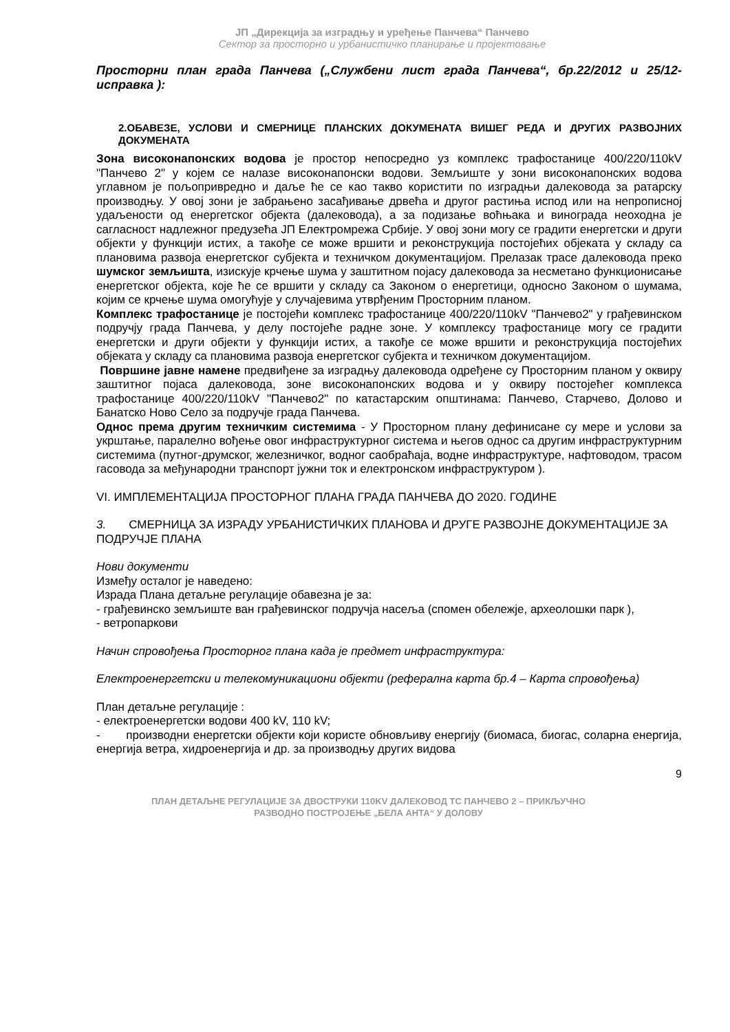ЈП „Дирекција за изградњу и уређење Панчева“ Панчево
Сектор за просторно и урбанистичко планирање и пројектовање
Просторни план града Панчева („Службени лист града Панчева“, бр.22/2012 и 25/12-исправка ):
2.ОБАВЕЗЕ, УСЛОВИ И СМЕРНИЦЕ ПЛАНСКИХ ДОКУМЕНАТА ВИШЕГ РЕДА И ДРУГИХ РАЗВОЈНИХ ДОКУМЕНАТА
Зона високонапонских водова је простор непосредно уз комплекс трафостанице 400/220/110kV "Панчево 2" у којем се налазе високонапонски водови. Земљиште у зони високонапонских водова углавном је пољопривредно и даље ће се као такво користити по изградњи далековода за ратарску производњу. У овој зони је забрањено засађивање дрвећа и другог растиња испод или на непрописној удаљености од енергетског објекта (далековода), а за подизање воћњака и винограда неоходна је сагласност надлежног предузећа ЈП Електромрежа Србије. У овој зони могу се градити енергетски и други објекти у функцији истих, а такође се може вршити и реконструкција постојећих објеката у складу са плановима развоја енергетског субјекта и техничком документацијом. Прелазак трасе далековода преко шумског земљишта, изискује крчење шума у заштитном појасу далековода за несметано функционисање енергетског објекта, које ће се вршити у складу са Законом о енергетици, односно Законом о шумама, којим се крчење шума омогућује у случајевима утврђеним Просторним планом.
Комплекс трафостанице је постојећи комплекс трафостанице 400/220/110kV "Панчево2" у грађевинском подручју града Панчева, у делу постојеће радне зоне. У комплексу трафостанице могу се градити енергетски и други објекти у функцији истих, а такође се може вршити и реконструкција постојећих објеката у складу са плановима развоја енергетског субјекта и техничком документацијом.
Површине јавне намене предвиђене за изградњу далековода одређене су Просторним планом у оквиру заштитног појаса далековода, зоне високонапонских водова и у оквиру постојећег комплекса трафостанице 400/220/110kV "Панчево2" по катастарским општинама: Панчево, Старчево, Долово и Банатско Ново Село за подручје града Панчева.
Однос према другим техничким системима - У Просторном плану дефинисане су мере и услови за укрштање, паралелно вођење овог инфраструктурног система и његов однос са другим инфраструктурним системима (путног-друмског, железничког, водног саобраћаја, водне инфраструктуре, нафтоводом, трасом гасовода за међународни транспорт јужни ток и електронском инфраструктуром ).
VI. ИМПЛЕМЕНТАЦИЈА ПРОСТОРНОГ ПЛАНА ГРАДА ПАНЧЕВА ДО 2020. ГОДИНЕ
3. СМЕРНИЦА ЗА ИЗРАДУ УРБАНИСТИЧКИХ ПЛАНОВА И ДРУГЕ РАЗВОЈНЕ ДОКУМЕНТАЦИЈЕ ЗА ПОДРУЧЈЕ ПЛАНА
Нови документи
Између осталог је наведено:
Израда Плана детаљне регулације обавезна је за:
- грађевинско земљиште ван грађевинског подручја насеља (спомен обележје, археолошки парк ),
- ветропаркови
Начин спровођења Просторног плана када је предмет инфраструктура:
Електроенергетски и телекомуникациони објекти (реферална карта бр.4 – Карта спровођења)
План детаљне регулације :
- електроенергетски водови 400 kV, 110 kV;
- производни енергетски објекти који користе обновљиву енергију (биомаса, биогас, соларна енергија, енергија ветра, хидроенергија и др. за производњу других видова
9
ПЛАН ДЕТАЉНЕ РЕГУЛАЦИЈЕ ЗА ДВОСТРУКИ 110KV ДАЛЕКОВОД ТС ПАНЧЕВО 2 – ПРИКЉУЧНО
РАЗВОДНО ПОСТРОЈЕЊЕ „БЕЛА АНТА“ У ДОЛОВУ